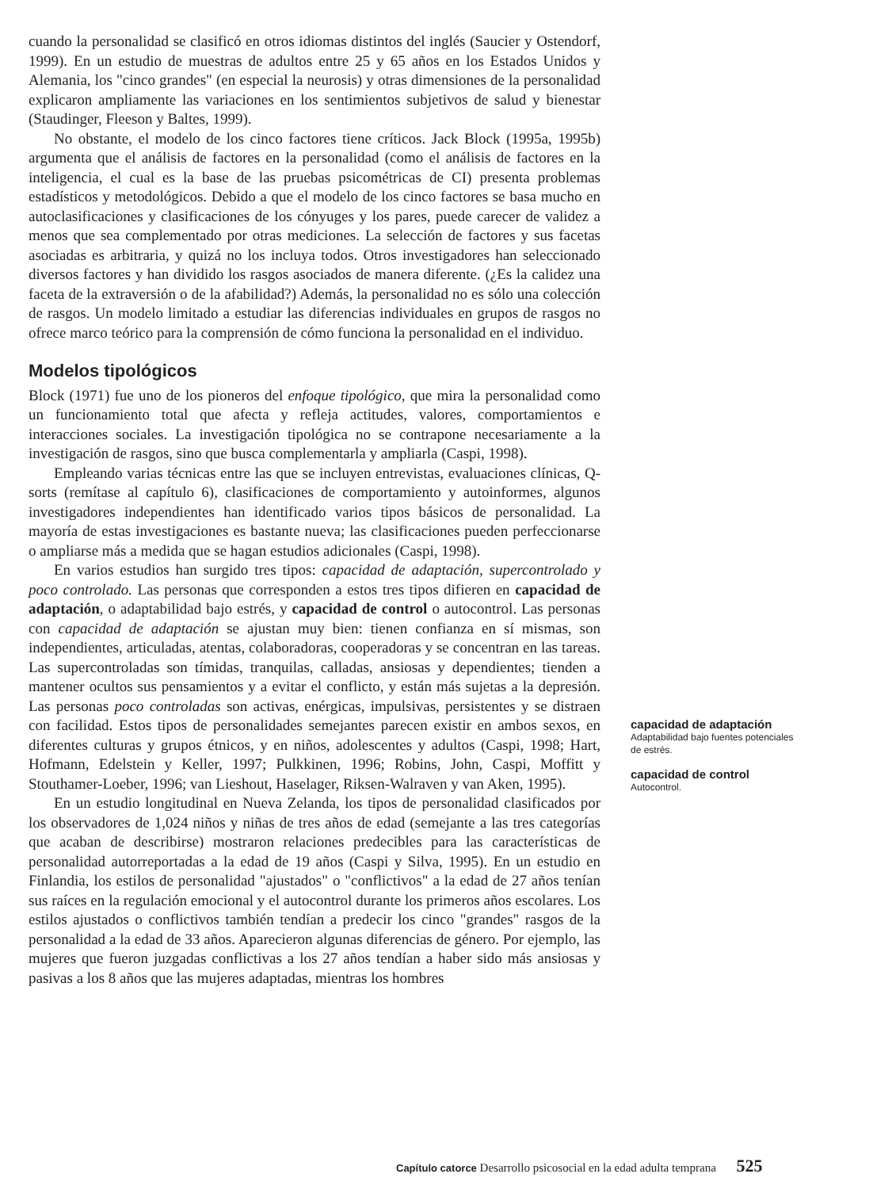cuando la personalidad se clasificó en otros idiomas distintos del inglés (Saucier y Ostendorf, 1999). En un estudio de muestras de adultos entre 25 y 65 años en los Estados Unidos y Alemania, los "cinco grandes" (en especial la neurosis) y otras dimensiones de la personalidad explicaron ampliamente las variaciones en los sentimientos subjetivos de salud y bienestar (Staudinger, Fleeson y Baltes, 1999).
No obstante, el modelo de los cinco factores tiene críticos. Jack Block (1995a, 1995b) argumenta que el análisis de factores en la personalidad (como el análisis de factores en la inteligencia, el cual es la base de las pruebas psicométricas de CI) presenta problemas estadísticos y metodológicos. Debido a que el modelo de los cinco factores se basa mucho en autoclasificaciones y clasificaciones de los cónyuges y los pares, puede carecer de validez a menos que sea complementado por otras mediciones. La selección de factores y sus facetas asociadas es arbitraria, y quizá no los incluya todos. Otros investigadores han seleccionado diversos factores y han dividido los rasgos asociados de manera diferente. (¿Es la calidez una faceta de la extraversión o de la afabilidad?) Además, la personalidad no es sólo una colección de rasgos. Un modelo limitado a estudiar las diferencias individuales en grupos de rasgos no ofrece marco teórico para la comprensión de cómo funciona la personalidad en el individuo.
Modelos tipológicos
Block (1971) fue uno de los pioneros del enfoque tipológico, que mira la personalidad como un funcionamiento total que afecta y refleja actitudes, valores, comportamientos e interacciones sociales. La investigación tipológica no se contrapone necesariamente a la investigación de rasgos, sino que busca complementarla y ampliarla (Caspi, 1998).
Empleando varias técnicas entre las que se incluyen entrevistas, evaluaciones clínicas, Q-sorts (remítase al capítulo 6), clasificaciones de comportamiento y autoinformes, algunos investigadores independientes han identificado varios tipos básicos de personalidad. La mayoría de estas investigaciones es bastante nueva; las clasificaciones pueden perfeccionarse o ampliarse más a medida que se hagan estudios adicionales (Caspi, 1998).
En varios estudios han surgido tres tipos: capacidad de adaptación, supercontrolado y poco controlado. Las personas que corresponden a estos tres tipos difieren en capacidad de adaptación, o adaptabilidad bajo estrés, y capacidad de control o autocontrol. Las personas con capacidad de adaptación se ajustan muy bien: tienen confianza en sí mismas, son independientes, articuladas, atentas, colaboradoras, cooperadoras y se concentran en las tareas. Las supercontroladas son tímidas, tranquilas, calladas, ansiosas y dependientes; tienden a mantener ocultos sus pensamientos y a evitar el conflicto, y están más sujetas a la depresión. Las personas poco controladas son activas, enérgicas, impulsivas, persistentes y se distraen con facilidad. Estos tipos de personalidades semejantes parecen existir en ambos sexos, en diferentes culturas y grupos étnicos, y en niños, adolescentes y adultos (Caspi, 1998; Hart, Hofmann, Edelstein y Keller, 1997; Pulkkinen, 1996; Robins, John, Caspi, Moffitt y Stouthamer-Loeber, 1996; van Lieshout, Haselager, Riksen-Walraven y van Aken, 1995).
En un estudio longitudinal en Nueva Zelanda, los tipos de personalidad clasificados por los observadores de 1,024 niños y niñas de tres años de edad (semejante a las tres categorías que acaban de describirse) mostraron relaciones predecibles para las características de personalidad autorreportadas a la edad de 19 años (Caspi y Silva, 1995). En un estudio en Finlandia, los estilos de personalidad "ajustados" o "conflictivos" a la edad de 27 años tenían sus raíces en la regulación emocional y el autocontrol durante los primeros años escolares. Los estilos ajustados o conflictivos también tendían a predecir los cinco "grandes" rasgos de la personalidad a la edad de 33 años. Aparecieron algunas diferencias de género. Por ejemplo, las mujeres que fueron juzgadas conflictivas a los 27 años tendían a haber sido más ansiosas y pasivas a los 8 años que las mujeres adaptadas, mientras los hombres
capacidad de adaptación
Adaptabilidad bajo fuentes potenciales de estrés.
capacidad de control
Autocontrol.
Capítulo catorce Desarrollo psicosocial en la edad adulta temprana 525